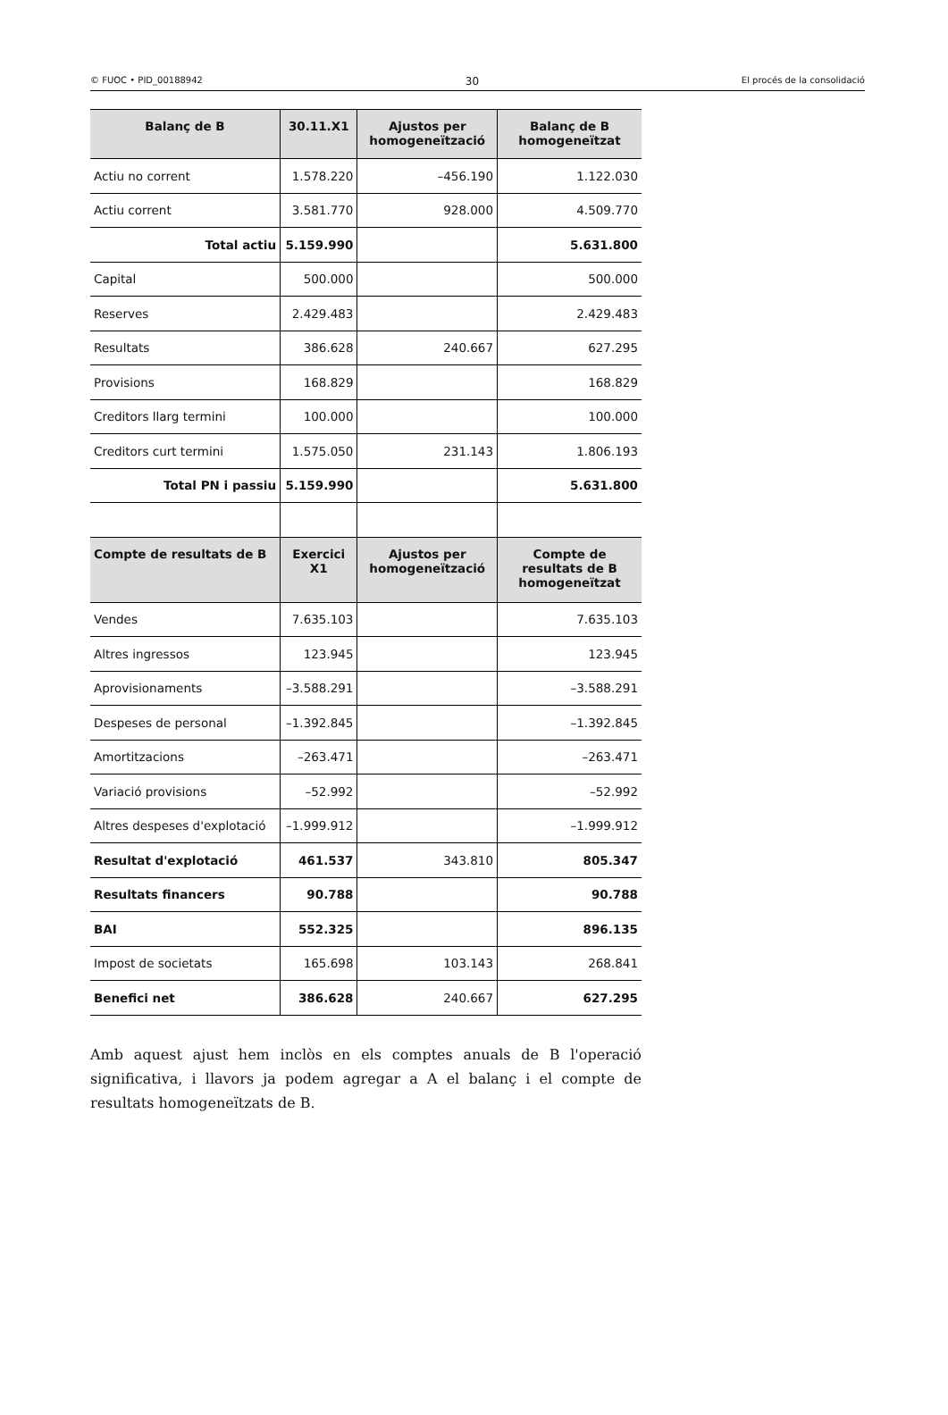© FUOC • PID_00188942 30 El procés de la consolidació
| Balanç de B | 30.11.X1 | Ajustos per homogeneïtzació | Balanç de B homogeneïtzat |
| --- | --- | --- | --- |
| Actiu no corrent | 1.578.220 | –456.190 | 1.122.030 |
| Actiu corrent | 3.581.770 | 928.000 | 4.509.770 |
| Total actiu | 5.159.990 | | 5.631.800 |
| Capital | 500.000 | | 500.000 |
| Reserves | 2.429.483 | | 2.429.483 |
| Resultats | 386.628 | 240.667 | 627.295 |
| Provisions | 168.829 | | 168.829 |
| Creditors llarg termini | 100.000 | | 100.000 |
| Creditors curt termini | 1.575.050 | 231.143 | 1.806.193 |
| Total PN i passiu | 5.159.990 | | 5.631.800 |
| Compte de resultats de B | Exercici X1 | Ajustos per homogeneïtzació | Compte de resultats de B homogeneïtzat |
| Vendes | 7.635.103 | | 7.635.103 |
| Altres ingressos | 123.945 | | 123.945 |
| Aprovisionaments | –3.588.291 | | –3.588.291 |
| Despeses de personal | –1.392.845 | | –1.392.845 |
| Amortitzacions | –263.471 | | –263.471 |
| Variació provisions | –52.992 | | –52.992 |
| Altres despeses d'explotació | –1.999.912 | | –1.999.912 |
| Resultat d'explotació | 461.537 | 343.810 | 805.347 |
| Resultats financers | 90.788 | | 90.788 |
| BAI | 552.325 | | 896.135 |
| Impost de societats | 165.698 | 103.143 | 268.841 |
| Benefici net | 386.628 | 240.667 | 627.295 |
Amb aquest ajust hem inclòs en els comptes anuals de B l'operació significativa, i llavors ja podem agregar a A el balanç i el compte de resultats homogeneïtzats de B.